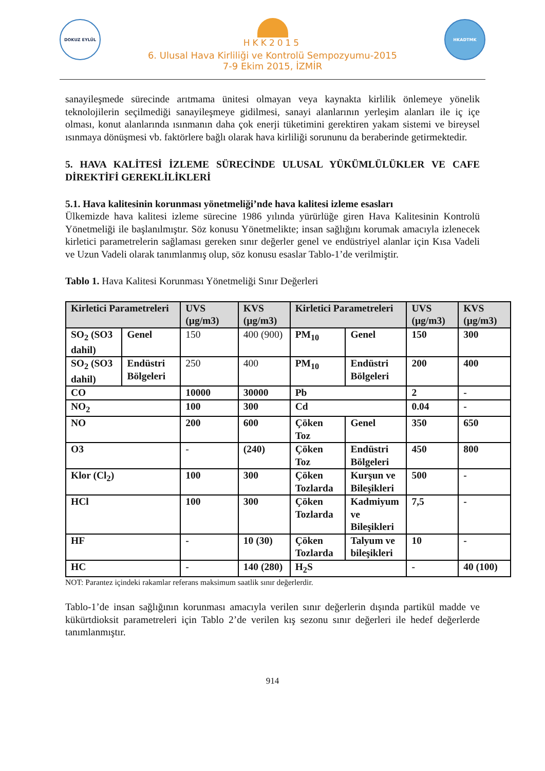DOKUZ EYLÜL
HKK2015
6. Ulusal Hava Kirliliği ve Kontrolü Sempozyumu-2015
7-9 Ekim 2015, İZMİR
HKADTMK
sanayileşmede sürecinde arıtmama ünitesi olmayan veya kaynakta kirlilik önlemeye yönelik teknolojilerin seçilmediği sanayileşmeye gidilmesi, sanayi alanlarının yerleşim alanları ile iç içe olması, konut alanlarında ısınmanın daha çok enerji tüketimini gerektiren yakam sistemi ve bireysel ısınmaya dönüşmesi vb. faktörlere bağlı olarak hava kirliliği sorununu da beraberinde getirmektedir.
5. HAVA KALİTESİ İZLEME SÜRECİNDE ULUSAL YÜKÜMLÜLÜKLER VE CAFE DİREKTİFİ GEREKLİLİKLERİ
5.1. Hava kalitesinin korunması yönetmeliği’nde hava kalitesi izleme esasları
Ülkemizde hava kalitesi izleme sürecine 1986 yılında yürürlüğe giren Hava Kalitesinin Kontrolü Yönetmeliği ile başlanılmıştır. Söz konusu Yönetmelikte; insan sağlığını korumak amacıyla izlenecek kirletici parametrelerin sağlaması gereken sınır değerler genel ve endüstriyel alanlar için Kısa Vadeli ve Uzun Vadeli olarak tanımlanmış olup, söz konusu esaslar Tablo-1’de verilmiştir.
Tablo 1. Hava Kalitesi Korunması Yönetmeliği Sınır Değerleri
| Kirletici Parametreleri | | UVS (µg/m3) | KVS (µg/m3) | Kirletici Parametreleri | | UVS (µg/m3) | KVS (µg/m3) |
| --- | --- | --- | --- | --- | --- | --- | --- |
| SO<sub>2</sub> (SO3 dahil) | Genel | 150 | 400 (900) | PM<sub>10</sub> | Genel | 150 | 300 |
| SO<sub>2</sub> (SO3 dahil) | Endüstri Bölgeleri | 250 | 400 | PM<sub>10</sub> | Endüstri Bölgeleri | 200 | 400 |
| CO | | 10000 | 30000 | Pb | | 2 | - |
| NO<sub>2</sub> | | 100 | 300 | Cd | | 0.04 | - |
| NO | | 200 | 600 | Çöken Toz | Genel | 350 | 650 |
| O3 | | - | (240) | Çöken Toz | Endüstri Bölgeleri | 450 | 800 |
| Klor (Cl<sub>2</sub>) | | 100 | 300 | Çöken Tozlarda | Kurşun ve Bileşikleri | 500 | - |
| HCl | | 100 | 300 | Çöken Tozlarda | Kadmiyum ve Bileşikleri | 7,5 | - |
| HF | | - | 10 (30) | Çöken Tozlarda | Talyum ve bileşikleri | 10 | - |
| HC | | - | 140 (280) | H<sub>2</sub>S | | - | 40 (100) |
NOT: Parantez içindeki rakamlar referans maksimum saatlik sınır değerlerdir.
Tablo-1’de insan sağlığının korunması amacıyla verilen sınır değerlerin dışında partikül madde ve kükürtdioksit parametreleri için Tablo 2’de verilen kış sezonu sınır değerleri ile hedef değerlerde tanımlanmıştır.
914